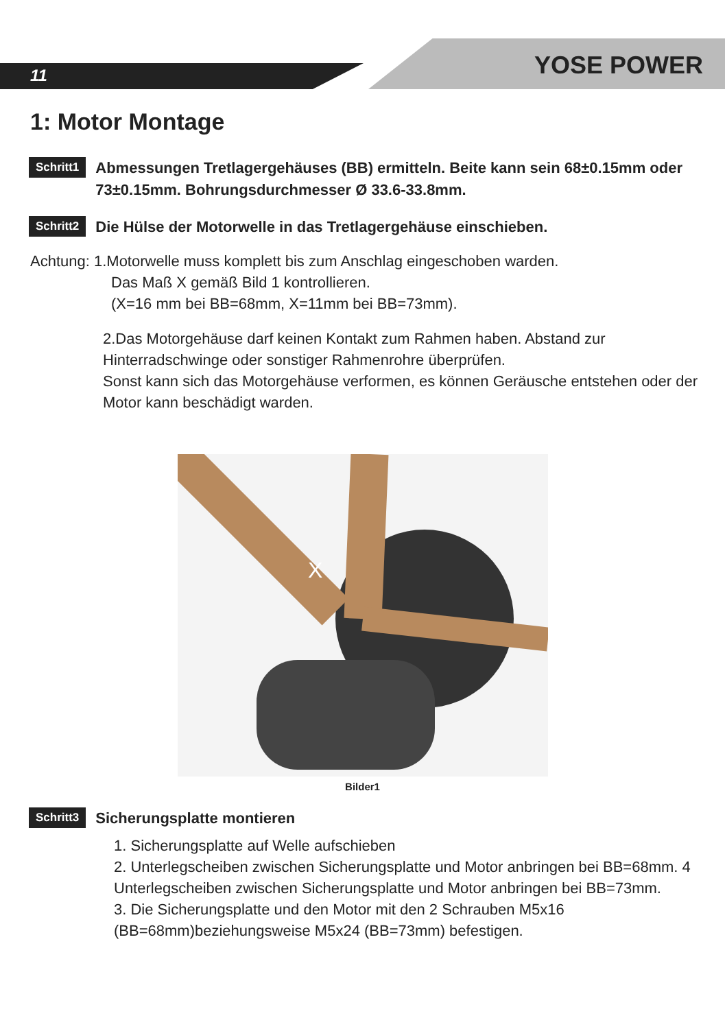11 YOSE POWER
1: Motor Montage
Schritt1 Abmessungen Tretlagergehäuses (BB) ermitteln. Beite kann sein 68±0.15mm oder 73±0.15mm. Bohrungsdurchmesser Ø 33.6-33.8mm.
Schritt2 Die Hülse der Motorwelle in das Tretlagergehäuse einschieben.
Achtung: 1.Motorwelle muss komplett bis zum Anschlag eingeschoben warden.
Das Maß X gemäß Bild 1 kontrollieren.
(X=16 mm bei BB=68mm, X=11mm bei BB=73mm).
2.Das Motorgehäuse darf keinen Kontakt zum Rahmen haben. Abstand zur Hinterradschwinge oder sonstiger Rahmenrohre überprüfen.
Sonst kann sich das Motorgehäuse verformen, es können Geräusche entstehen oder der Motor kann beschädigt warden.
X
Bilder1
Schritt3 Sicherungsplatte montieren
1. Sicherungsplatte auf Welle aufschieben
2. Unterlegscheiben zwischen Sicherungsplatte und Motor anbringen bei BB=68mm. 4 Unterlegscheiben zwischen Sicherungsplatte und Motor anbringen bei BB=73mm.
3. Die Sicherungsplatte und den Motor mit den 2 Schrauben M5x16 (BB=68mm)beziehungsweise M5x24 (BB=73mm) befestigen.